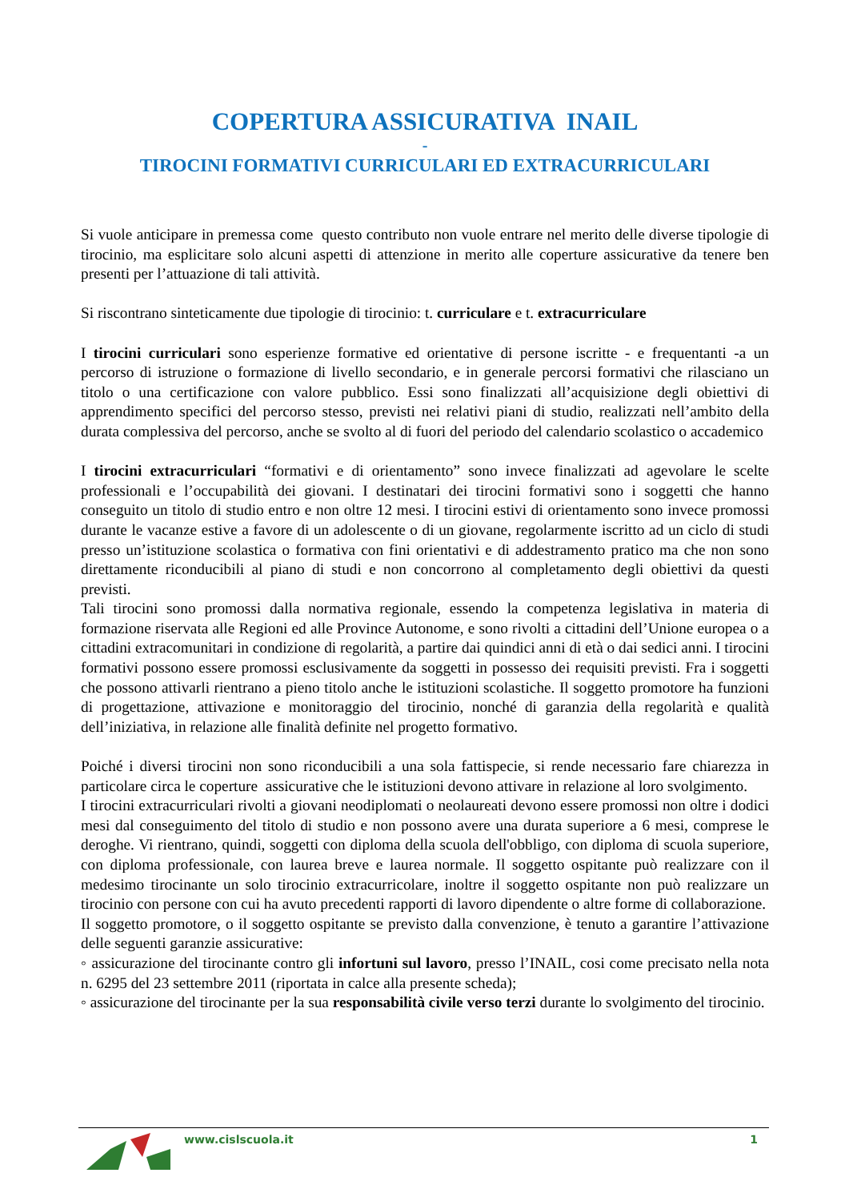COPERTURA ASSICURATIVA INAIL
-
TIROCINI FORMATIVI CURRICULARI ED EXTRACURRICULARI
Si vuole anticipare in premessa come questo contributo non vuole entrare nel merito delle diverse tipologie di tirocinio, ma esplicitare solo alcuni aspetti di attenzione in merito alle coperture assicurative da tenere ben presenti per l’attuazione di tali attività.
Si riscontrano sinteticamente due tipologie di tirocinio: t. curriculare e t. extracurriculare
I tirocini curriculari sono esperienze formative ed orientative di persone iscritte - e frequentanti -a un percorso di istruzione o formazione di livello secondario, e in generale percorsi formativi che rilasciano un titolo o una certificazione con valore pubblico. Essi sono finalizzati all’acquisizione degli obiettivi di apprendimento specifici del percorso stesso, previsti nei relativi piani di studio, realizzati nell’ambito della durata complessiva del percorso, anche se svolto al di fuori del periodo del calendario scolastico o accademico
I tirocini extracurriculari “formativi e di orientamento” sono invece finalizzati ad agevolare le scelte professionali e l’occupabilità dei giovani. I destinatari dei tirocini formativi sono i soggetti che hanno conseguito un titolo di studio entro e non oltre 12 mesi. I tirocini estivi di orientamento sono invece promossi durante le vacanze estive a favore di un adolescente o di un giovane, regolarmente iscritto ad un ciclo di studi presso un’istituzione scolastica o formativa con fini orientativi e di addestramento pratico ma che non sono direttamente riconducibili al piano di studi e non concorrono al completamento degli obiettivi da questi previsti.
Tali tirocini sono promossi dalla normativa regionale, essendo la competenza legislativa in materia di formazione riservata alle Regioni ed alle Province Autonome, e sono rivolti a cittadini dell’Unione europea o a cittadini extracomunitari in condizione di regolarità, a partire dai quindici anni di età o dai sedici anni. I tirocini formativi possono essere promossi esclusivamente da soggetti in possesso dei requisiti previsti. Fra i soggetti che possono attivarli rientrano a pieno titolo anche le istituzioni scolastiche. Il soggetto promotore ha funzioni di progettazione, attivazione e monitoraggio del tirocinio, nonché di garanzia della regolarità e qualità dell’iniziativa, in relazione alle finalità definite nel progetto formativo.
Poiché i diversi tirocini non sono riconducibili a una sola fattispecie, si rende necessario fare chiarezza in particolare circa le coperture assicurative che le istituzioni devono attivare in relazione al loro svolgimento.
I tirocini extracurriculari rivolti a giovani neodiplomati o neolaureati devono essere promossi non oltre i dodici mesi dal conseguimento del titolo di studio e non possono avere una durata superiore a 6 mesi, comprese le deroghe. Vi rientrano, quindi, soggetti con diploma della scuola dell'obbligo, con diploma di scuola superiore, con diploma professionale, con laurea breve e laurea normale. Il soggetto ospitante può realizzare con il medesimo tirocinante un solo tirocinio extracurricolare, inoltre il soggetto ospitante non può realizzare un tirocinio con persone con cui ha avuto precedenti rapporti di lavoro dipendente o altre forme di collaborazione.
Il soggetto promotore, o il soggetto ospitante se previsto dalla convenzione, è tenuto a garantire l’attivazione delle seguenti garanzie assicurative:
◦ assicurazione del tirocinante contro gli infortuni sul lavoro, presso l’INAIL, cosi come precisato nella nota n. 6295 del 23 settembre 2011 (riportata in calce alla presente scheda);
◦ assicurazione del tirocinante per la sua responsabilità civile verso terzi durante lo svolgimento del tirocinio.
www.cislscuola.it 1